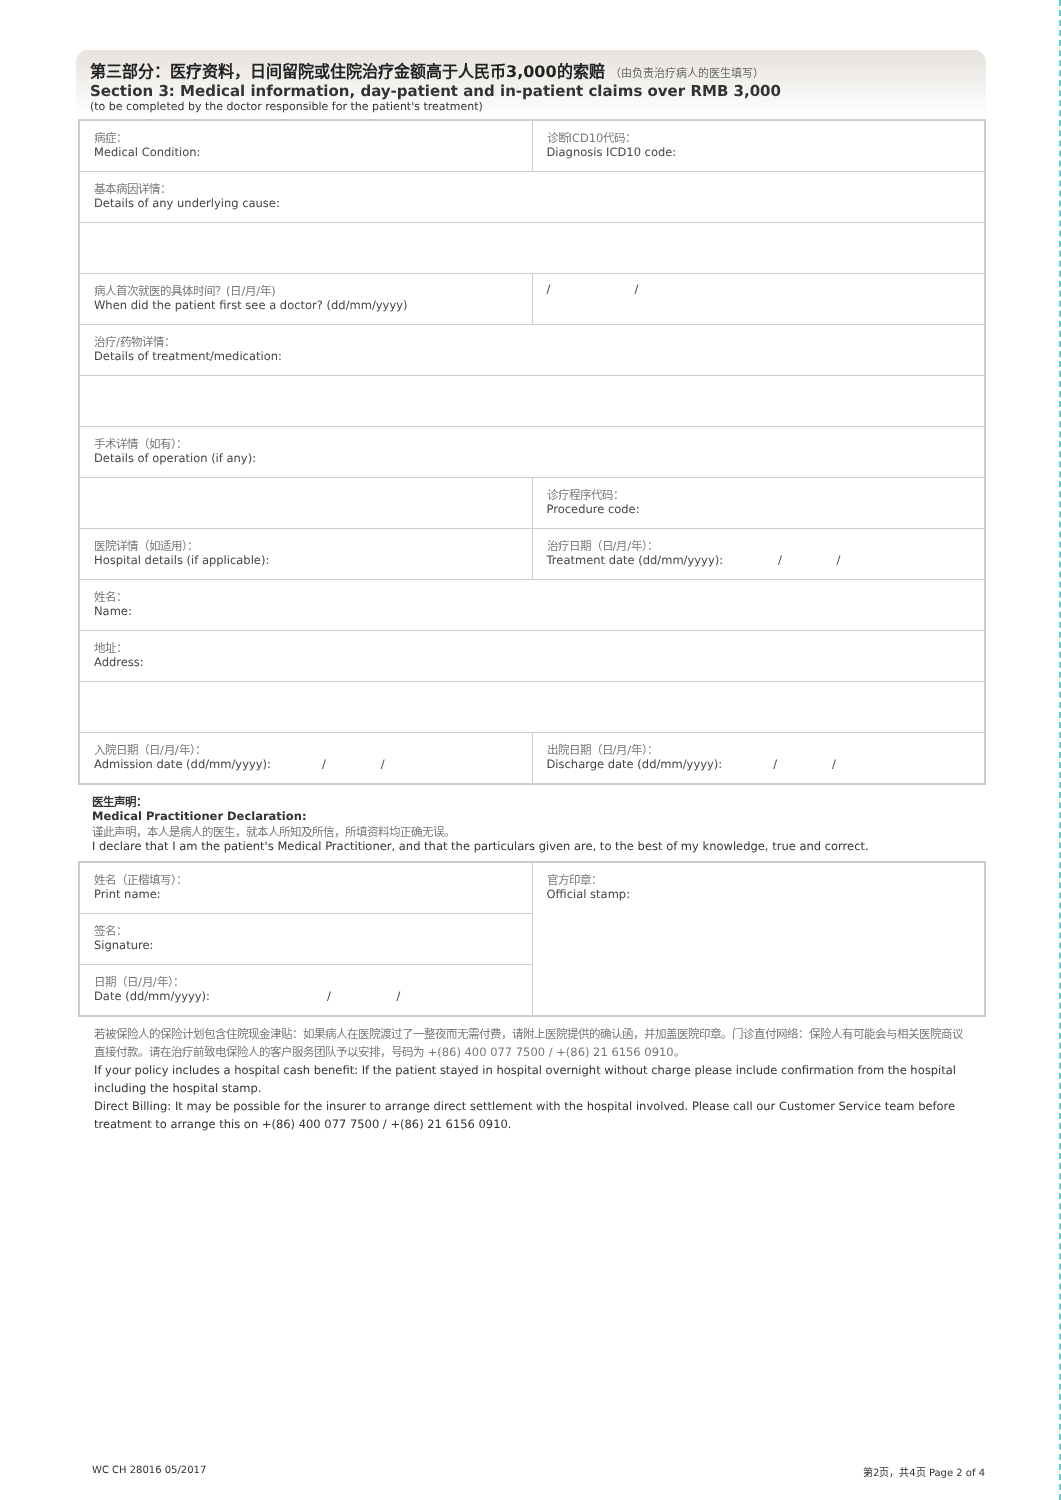第三部分：医疗资料，日间留院或住院治疗金额高于人民币3,000的索赔 （由负责治疗病人的医生填写）
Section 3: Medical information, day-patient and in-patient claims over RMB 3,000
(to be completed by the doctor responsible for the patient's treatment)
| 病症： Medical Condition: | 诊断ICD10代码： Diagnosis ICD10 code: |
| 基本病因详情： Details of any underlying cause: | |
| 病人首次就医的具体时间？(日/月/年) When did the patient first see a doctor? (dd/mm/yyyy) | / / |
| 治疗/药物详情： Details of treatment/medication: | |
| 手术详情（如有）： Details of operation (if any): | |
| | 诊疗程序代码： Procedure code: |
| 医院详情（如适用）： Hospital details (if applicable): | 治疗日期（日/月/年）： Treatment date (dd/mm/yyyy): / / |
| 姓名： Name: | |
| 地址： Address: | |
| 入院日期（日/月/年）： Admission date (dd/mm/yyyy): / / | 出院日期（日/月/年）： Discharge date (dd/mm/yyyy): / / |
医生声明：
Medical Practitioner Declaration:
谨此声明，本人是病人的医生，就本人所知及所信，所填资料均正确无误。
I declare that I am the patient's Medical Practitioner, and that the particulars given are, to the best of my knowledge, true and correct.
| 姓名（正楷填写）： Print name: | 官方印章： Official stamp: |
| 签名： Signature: | |
| 日期（日/月/年）： Date (dd/mm/yyyy): / / | |
若被保险人的保险计划包含住院现金津贴：如果病人在医院渡过了一整夜而无需付费，请附上医院提供的确认函，并加盖医院印章。门诊直付网络：保险人有可能会与相关医院商议直接付款。请在治疗前致电保险人的客户服务团队予以安排，号码为 +(86) 400 077 7500 / +(86) 21 6156 0910。
If your policy includes a hospital cash benefit: If the patient stayed in hospital overnight without charge please include confirmation from the hospital including the hospital stamp.
Direct Billing: It may be possible for the insurer to arrange direct settlement with the hospital involved. Please call our Customer Service team before treatment to arrange this on +(86) 400 077 7500 / +(86) 21 6156 0910.
WC CH 28016 05/2017 第2页，共4页 Page 2 of 4